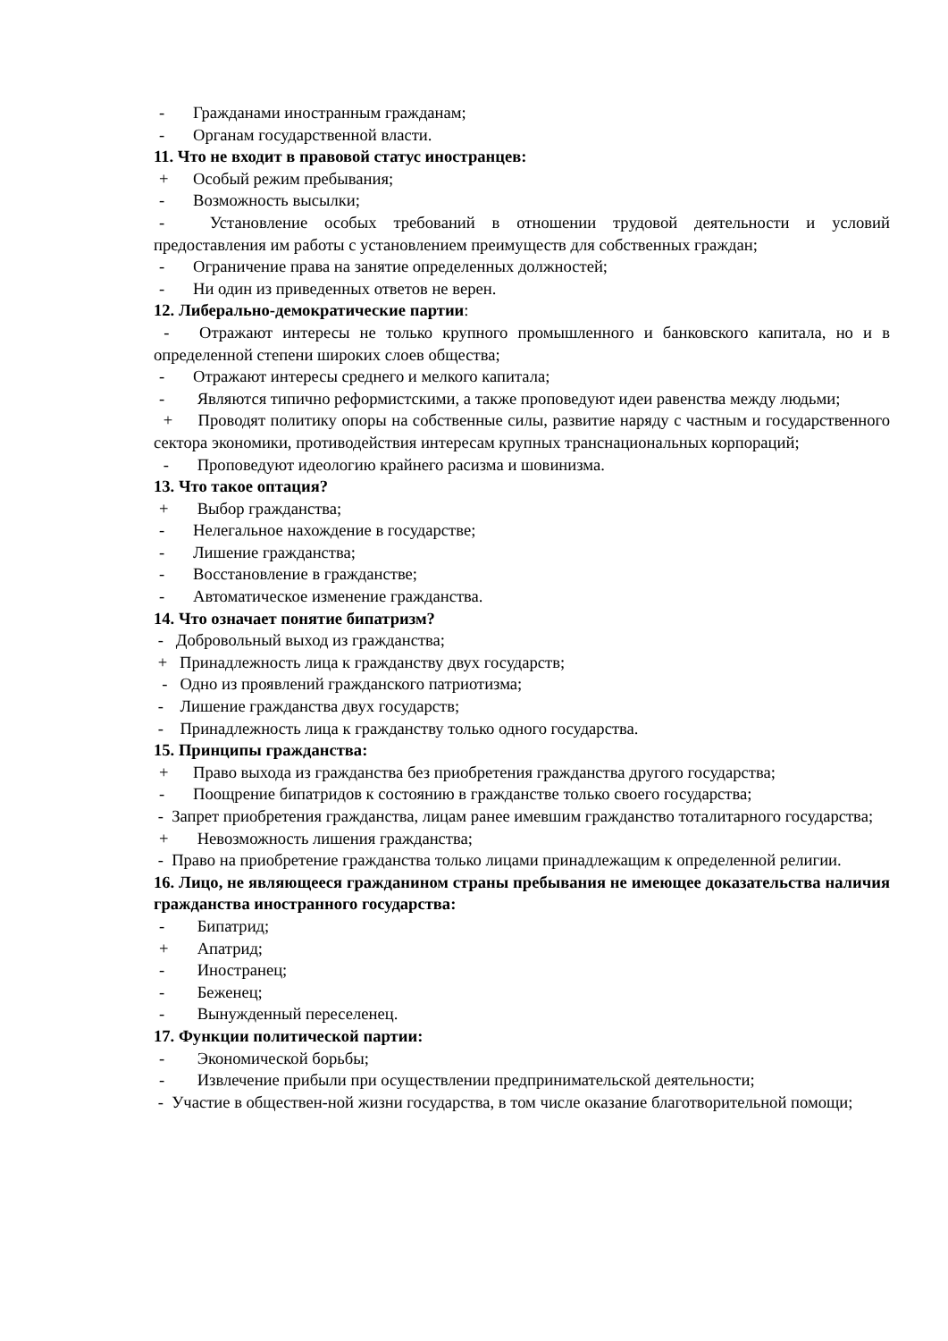- Гражданами иностранным гражданам;
- Органам государственной власти.
11. Что не входит в правовой статус иностранцев:
+ Особый режим пребывания;
- Возможность высылки;
- Установление особых требований в отношении трудовой деятельности и условий предоставления им работы с установлением преимуществ для собственных граждан;
- Ограничение права на занятие определенных должностей;
- Ни один из приведенных ответов не верен.
12. Либерально-демократические партии:
- Отражают интересы не только крупного промышленного и банковского капитала, но и в определенной степени широких слоев общества;
- Отражают интересы среднего и мелкого капитала;
- Являются типично реформистскими, а также проповедуют идеи равенства между людьми;
+ Проводят политику опоры на собственные силы, развитие наряду с частным и государственного сектора экономики, противодействия интересам крупных транснациональных корпораций;
- Проповедуют идеологию крайнего расизма и шовинизма.
13. Что такое оптация?
+ Выбор гражданства;
- Нелегальное нахождение в государстве;
- Лишение гражданства;
- Восстановление в гражданстве;
- Автоматическое изменение гражданства.
14. Что означает понятие бипатризм?
- Добровольный выход из гражданства;
+ Принадлежность лица к гражданству двух государств;
- Одно из проявлений гражданского патриотизма;
- Лишение гражданства двух государств;
- Принадлежность лица к гражданству только одного государства.
15. Принципы гражданства:
+ Право выхода из гражданства без приобретения гражданства другого государства;
- Поощрение бипатридов к состоянию в гражданстве только своего государства;
- Запрет приобретения гражданства, лицам ранее имевшим гражданство тоталитарного государства;
+ Невозможность лишения гражданства;
- Право на приобретение гражданства только лицами принадлежащим к определенной религии.
16. Лицо, не являющееся гражданином страны пребывания не имеющее доказательства наличия гражданства иностранного государства:
- Бипатрид;
+ Апатрид;
- Иностранец;
- Беженец;
- Вынужденный переселенец.
17. Функции политической партии:
- Экономической борьбы;
- Извлечение прибыли при осуществлении предпринимательской деятельности;
- Участие в обществен-ной жизни государства, в том числе оказание благотворительной помощи;